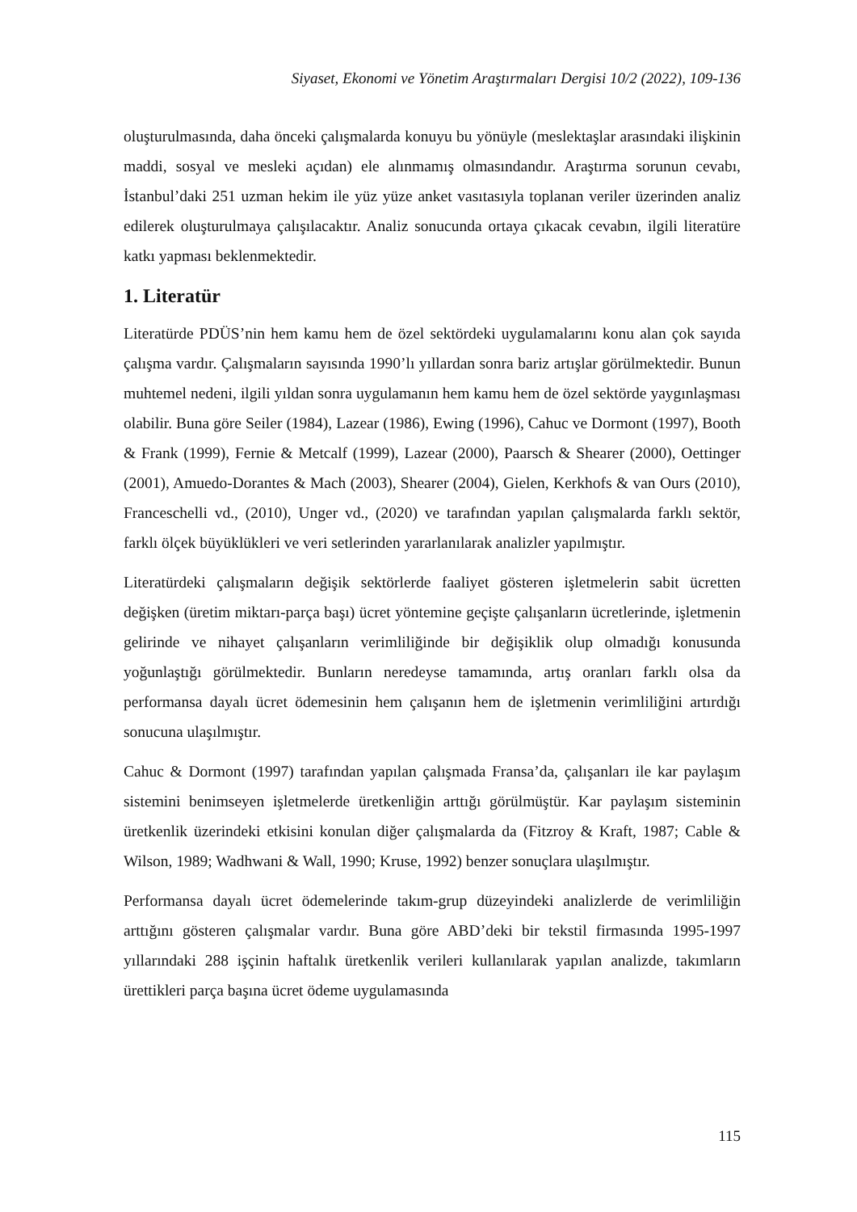Siyaset, Ekonomi ve Yönetim Araştırmaları Dergisi 10/2 (2022), 109-136
oluşturulmasında, daha önceki çalışmalarda konuyu bu yönüyle (meslektaşlar arasındaki ilişkinin maddi, sosyal ve mesleki açıdan) ele alınmamış olmasındandır. Araştırma sorunun cevabı, İstanbul’daki 251 uzman hekim ile yüz yüze anket vasıtasıyla toplanan veriler üzerinden analiz edilerek oluşturulmaya çalışılacaktır. Analiz sonucunda ortaya çıkacak cevabın, ilgili literatüre katkı yapması beklenmektedir.
1. Literatür
Literatürde PDÜS’nin hem kamu hem de özel sektördeki uygulamalarını konu alan çok sayıda çalışma vardır. Çalışmaların sayısında 1990’lı yıllardan sonra bariz artışlar görülmektedir. Bunun muhtemel nedeni, ilgili yıldan sonra uygulamanın hem kamu hem de özel sektörde yaygınlaşması olabilir. Buna göre Seiler (1984), Lazear (1986), Ewing (1996), Cahuc ve Dormont (1997), Booth & Frank (1999), Fernie & Metcalf (1999), Lazear (2000), Paarsch & Shearer (2000), Oettinger (2001), Amuedo-Dorantes & Mach (2003), Shearer (2004), Gielen, Kerkhofs & van Ours (2010), Franceschelli vd., (2010), Unger vd., (2020) ve tarafından yapılan çalışmalarda farklı sektör, farklı ölçek büyüklükleri ve veri setlerinden yararlanılarak analizler yapılmıştır.
Literatürdeki çalışmaların değişik sektörlerde faaliyet gösteren işletmelerin sabit ücretten değişken (üretim miktarı-parça başı) ücret yöntemine geçişte çalışanların ücretlerinde, işletmenin gelirinde ve nihayet çalışanların verimliliğinde bir değişiklik olup olmadığı konusunda yoğunlaştığı görülmektedir. Bunların neredeyse tamamında, artış oranları farklı olsa da performansa dayalı ücret ödemesinin hem çalışanın hem de işletmenin verimliliğini artırdığı sonucuna ulaşılmıştır.
Cahuc & Dormont (1997) tarafından yapılan çalışmada Fransa’da, çalışanları ile kar paylaşım sistemini benimseyen işletmelerde üretkenliğin arttığı görülmüştür. Kar paylaşım sisteminin üretkenlik üzerindeki etkisini konulan diğer çalışmalarda da (Fitzroy & Kraft, 1987; Cable & Wilson, 1989; Wadhwani & Wall, 1990; Kruse, 1992) benzer sonuçlara ulaşılmıştır.
Performansa dayalı ücret ödemelerinde takım-grup düzeyindeki analizlerde de verimliliğin arttığını gösteren çalışmalar vardır. Buna göre ABD’deki bir tekstil firmasında 1995-1997 yıllarındaki 288 işçinin haftalık üretkenlik verileri kullanılarak yapılan analizde, takımların ürettikleri parça başına ücret ödeme uygulamasında
115